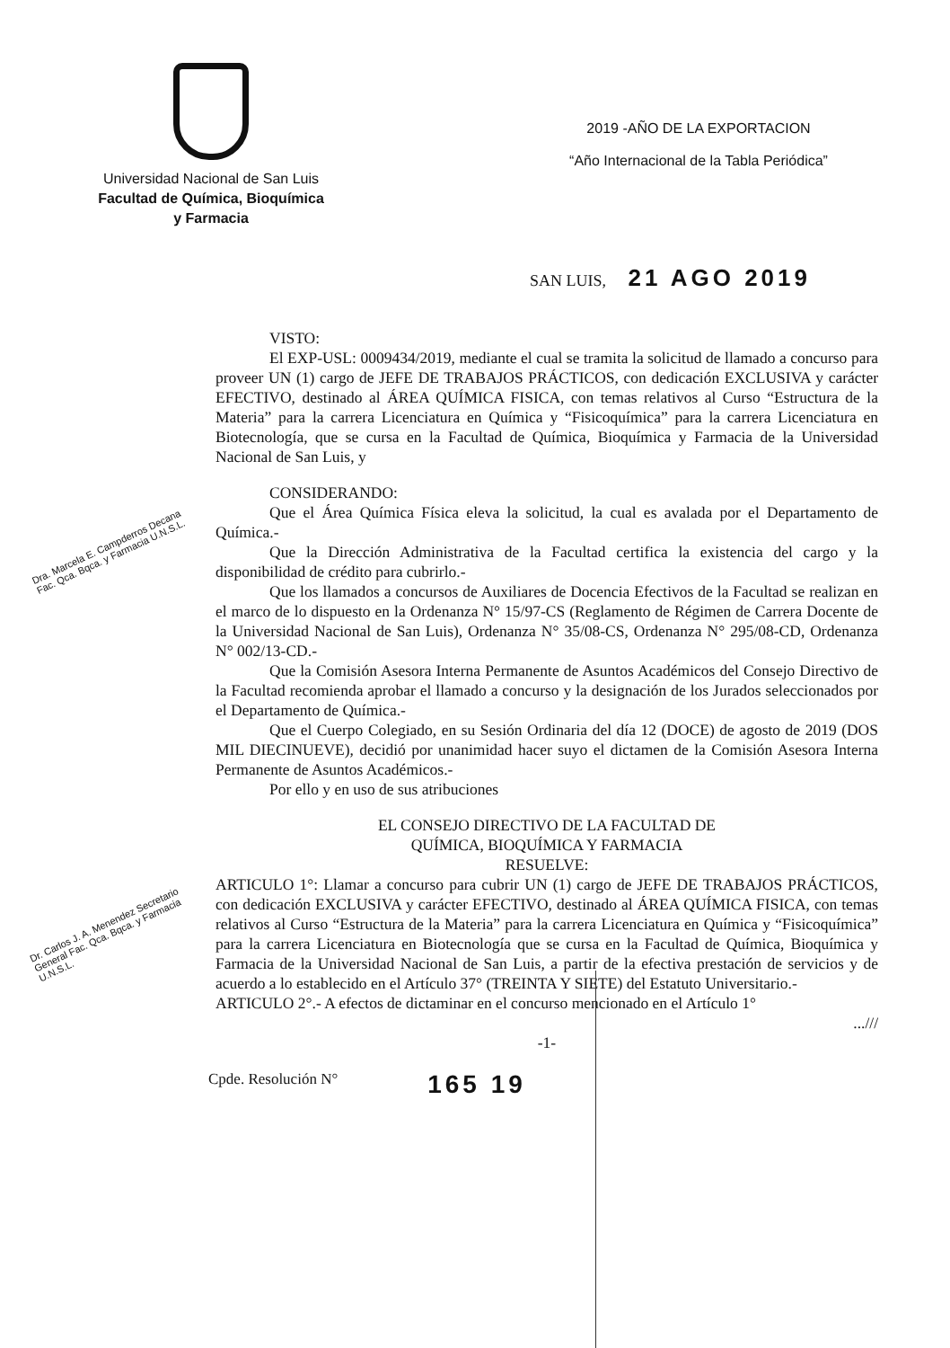Universidad Nacional de San Luis
Facultad de Química, Bioquímica
y Farmacia
2019 -AÑO DE LA EXPORTACION
“Año Internacional de la Tabla Periódica”
SAN LUIS, 21 AGO 2019
VISTO:
El EXP-USL: 0009434/2019, mediante el cual se tramita la solicitud de llamado a concurso para proveer UN (1) cargo de JEFE DE TRABAJOS PRÁCTICOS, con dedicación EXCLUSIVA y carácter EFECTIVO, destinado al ÁREA QUÍMICA FISICA, con temas relativos al Curso “Estructura de la Materia” para la carrera Licenciatura en Química y “Fisicoquímica” para la carrera Licenciatura en Biotecnología, que se cursa en la Facultad de Química, Bioquímica y Farmacia de la Universidad Nacional de San Luis, y
CONSIDERANDO:
Que el Área Química Física eleva la solicitud, la cual es avalada por el Departamento de Química.-
Que la Dirección Administrativa de la Facultad certifica la existencia del cargo y la disponibilidad de crédito para cubrirlo.-
Que los llamados a concursos de Auxiliares de Docencia Efectivos de la Facultad se realizan en el marco de lo dispuesto en la Ordenanza N° 15/97-CS (Reglamento de Régimen de Carrera Docente de la Universidad Nacional de San Luis), Ordenanza N° 35/08-CS, Ordenanza N° 295/08-CD, Ordenanza N° 002/13-CD.-
Que la Comisión Asesora Interna Permanente de Asuntos Académicos del Consejo Directivo de la Facultad recomienda aprobar el llamado a concurso y la designación de los Jurados seleccionados por el Departamento de Química.-
Que el Cuerpo Colegiado, en su Sesión Ordinaria del día 12 (DOCE) de agosto de 2019 (DOS MIL DIECINUEVE), decidió por unanimidad hacer suyo el dictamen de la Comisión Asesora Interna Permanente de Asuntos Académicos.-
Por ello y en uso de sus atribuciones
EL CONSEJO DIRECTIVO DE LA FACULTAD DE
QUÍMICA, BIOQUÍMICA Y FARMACIA
RESUELVE:
ARTICULO 1°: Llamar a concurso para cubrir UN (1) cargo de JEFE DE TRABAJOS PRÁCTICOS, con dedicación EXCLUSIVA y carácter EFECTIVO, destinado al ÁREA QUÍMICA FISICA, con temas relativos al Curso “Estructura de la Materia” para la carrera Licenciatura en Química y “Fisicoquímica” para la carrera Licenciatura en Biotecnología que se cursa en la Facultad de Química, Bioquímica y Farmacia de la Universidad Nacional de San Luis, a partir de la efectiva prestación de servicios y de acuerdo a lo establecido en el Artículo 37° (TREINTA Y SIETE) del Estatuto Universitario.-
ARTICULO 2°.- A efectos de dictaminar en el concurso mencionado en el Artículo 1°
...///
-1-
Cpde. Resolución N° 165 19
Dra. Marcela E. Campderros Decana Fac. Qca. Bqca. y Farmacia U.N.S.L.
Dr. Carlos J. A. Menendez Secretario General Fac. Qca. Bqca. y Farmacia U.N.S.L.